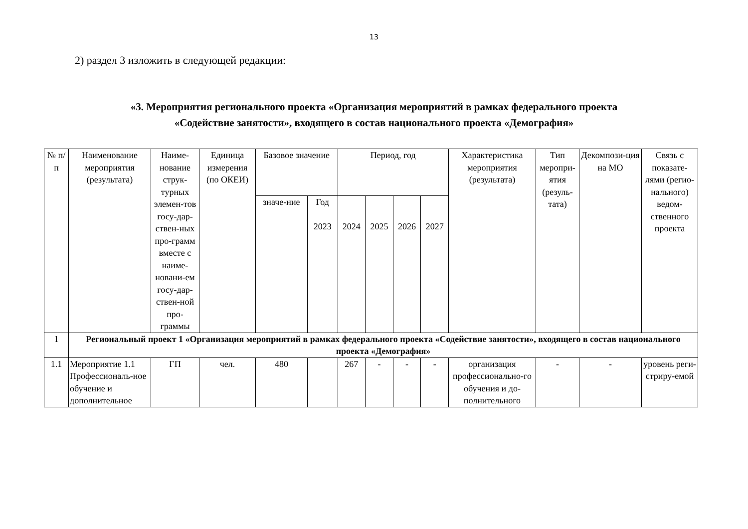13
2) раздел 3 изложить в следующей редакции:
«3. Мероприятия регионального проекта «Организация мероприятий в рамках федерального проекта
«Содействие занятости», входящего в состав национального проекта «Демография»
| № п/п | Наименование мероприятия (результата) | Наиме-нование струк-турных элемен-тов госу-дар-ствен-ных про-грамм вместе с наиме-новани-ем госу-дар-ствен-ной про-граммы | Единица измерения (по ОКЕИ) | Базовое значение | | Период, год | | | | Характеристика мероприятия (результата) | Тип меропри-ятия (резуль-тата) | Декомпози-ция на МО | Связь с показате-лями (регио-нального) ведом-ственного проекта |
| --- | --- | --- | --- | --- | --- | --- | --- | --- | --- | --- | --- | --- | --- |
| | | | | значе-ние | Год 2023 | 2024 | 2025 | 2026 | 2027 | | | | |
| 1 | Региональный проект 1 «Организация мероприятий в рамках федерального проекта «Содействие занятости», входящего в состав национального проекта «Демография» | | | | | | | | | | | | |
| 1.1 | Мероприятие 1.1 Профессиональ-ное обучение и дополнительное | ГП | чел. | 480 | | 267 | - | - | - | организация профессионально-го обучения и до-полнительного | - | - | уровень реги-стриру-емой |